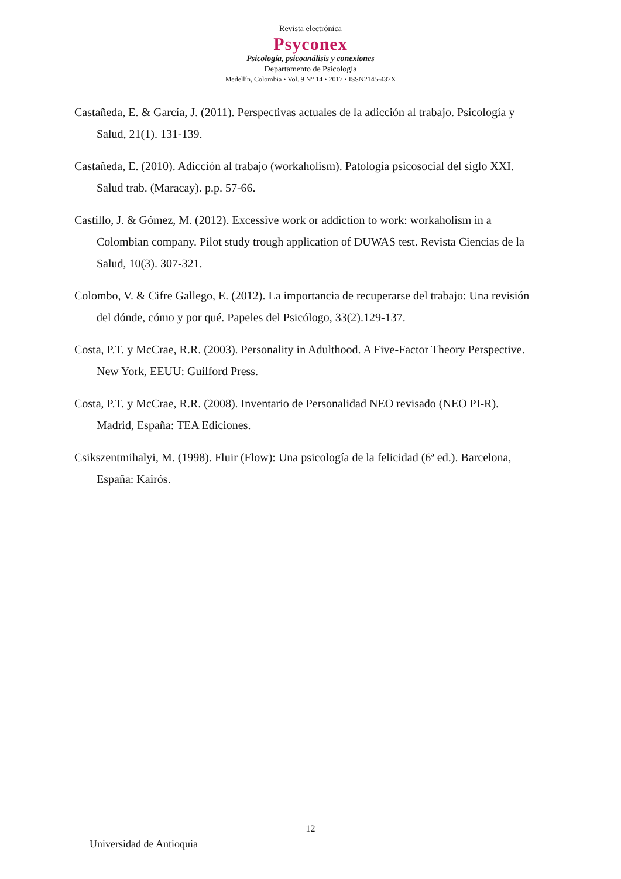Revista electrónica
Psyconex
Psicología, psicoanálisis y conexiones
Departamento de Psicología
Medellín, Colombia • Vol. 9 N° 14 • 2017 • ISSN2145-437X
Castañeda, E. & García, J. (2011). Perspectivas actuales de la adicción al trabajo. Psicología y Salud, 21(1). 131-139.
Castañeda, E. (2010). Adicción al trabajo (workaholism). Patología psicosocial del siglo XXI. Salud trab. (Maracay). p.p. 57-66.
Castillo, J. & Gómez, M. (2012). Excessive work or addiction to work: workaholism in a Colombian company. Pilot study trough application of DUWAS test. Revista Ciencias de la Salud, 10(3). 307-321.
Colombo, V. & Cifre Gallego, E. (2012). La importancia de recuperarse del trabajo: Una revisión del dónde, cómo y por qué. Papeles del Psicólogo, 33(2).129-137.
Costa, P.T. y McCrae, R.R. (2003). Personality in Adulthood. A Five-Factor Theory Perspective. New York, EEUU: Guilford Press.
Costa, P.T. y McCrae, R.R. (2008). Inventario de Personalidad NEO revisado (NEO PI-R). Madrid, España: TEA Ediciones.
Csikszentmihalyi, M. (1998). Fluir (Flow): Una psicología de la felicidad (6ª ed.). Barcelona, España: Kairós.
12
Universidad de Antioquia